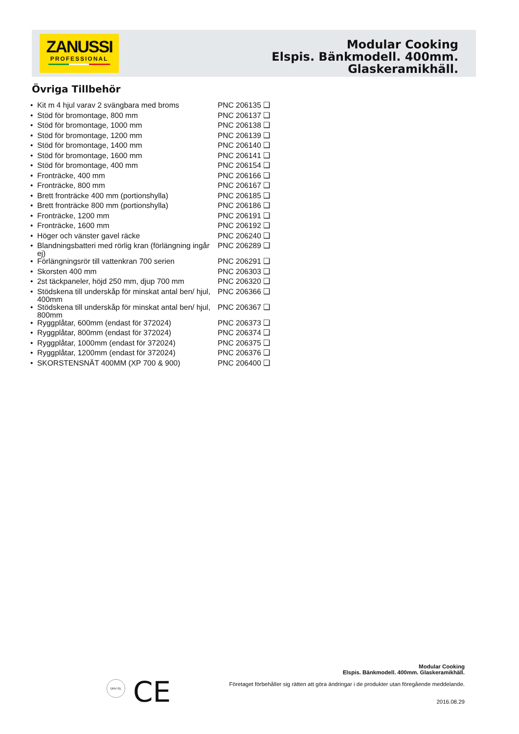ZANUSSI
PROFESSIONAL
Modular Cooking
Elspis. Bänkmodell. 400mm.
Glaskeramikhäll.
Övriga Tillbehör
| • | Kit m 4 hjul varav 2 svängbara med broms | PNC 206135 ❑ |
| • | Stöd för bromontage, 800 mm | PNC 206137 ❑ |
| • | Stöd för bromontage, 1000 mm | PNC 206138 ❑ |
| • | Stöd för bromontage, 1200 mm | PNC 206139 ❑ |
| • | Stöd för bromontage, 1400 mm | PNC 206140 ❑ |
| • | Stöd för bromontage, 1600 mm | PNC 206141 ❑ |
| • | Stöd för bromontage, 400 mm | PNC 206154 ❑ |
| • | Fronträcke, 400 mm | PNC 206166 ❑ |
| • | Fronträcke, 800 mm | PNC 206167 ❑ |
| • | Brett fronträcke 400 mm (portionshylla) | PNC 206185 ❑ |
| • | Brett fronträcke 800 mm (portionshylla) | PNC 206186 ❑ |
| • | Fronträcke, 1200 mm | PNC 206191 ❑ |
| • | Fronträcke, 1600 mm | PNC 206192 ❑ |
| • | Höger och vänster gavel räcke | PNC 206240 ❑ |
| • | Blandningsbatteri med rörlig kran (förlängning ingår ej) | PNC 206289 ❑ |
| • | Förlängningsrör till vattenkran 700 serien | PNC 206291 ❑ |
| • | Skorsten 400 mm | PNC 206303 ❑ |
| • | 2st täckpaneler, höjd 250 mm, djup 700 mm | PNC 206320 ❑ |
| • | Stödskena till underskåp för minskat antal ben/ hjul, 400mm | PNC 206366 ❑ |
| • | Stödskena till underskåp för minskat antal ben/ hjul, 800mm | PNC 206367 ❑ |
| • | Ryggplåtar, 600mm (endast för 372024) | PNC 206373 ❑ |
| • | Ryggplåtar, 800mm (endast för 372024) | PNC 206374 ❑ |
| • | Ryggplåtar, 1000mm (endast för 372024) | PNC 206375 ❑ |
| • | Ryggplåtar, 1200mm (endast för 372024) | PNC 206376 ❑ |
| • | SKORSTENSNÄT 400MM (XP 700 & 900) | PNC 206400 ❑ |
DNV·GL CE
Modular Cooking
Elspis. Bänkmodell. 400mm. Glaskeramikhäll.
Företaget förbehåller sig rätten att göra ändringar i de produkter utan föregående meddelande.
2016.08.29